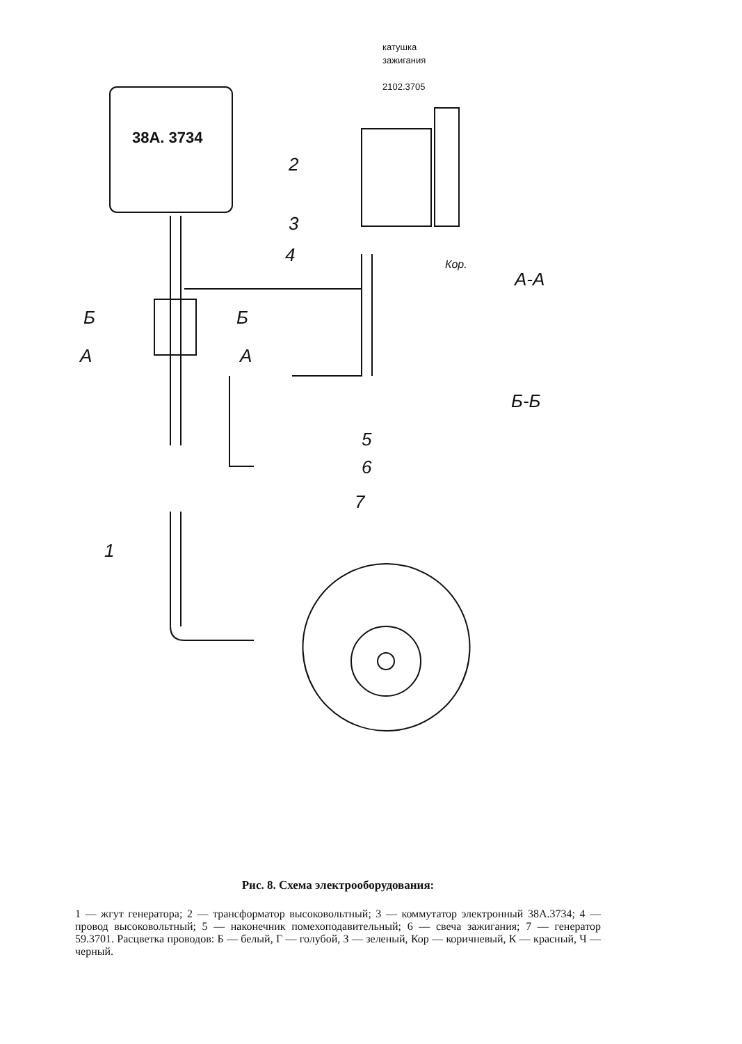катушка
зажигания
2102.3705
38A. 3734
2
3
4
5
6
7
1
А-А
Б-Б
Б
Б
А
А
Кор.
Рис. 8. Схема электрооборудования:
1 — жгут генератора; 2 — трансформатор высоковольтный; 3 — коммутатор электронный 38А.3734; 4 — провод высоковольтный; 5 — наконечник помехоподавительный; 6 — свеча зажигания; 7 — генератор 59.3701. Расцветка проводов: Б — белый, Г — голубой, З — зеленый, Кор — коричневый, К — красный, Ч — черный.